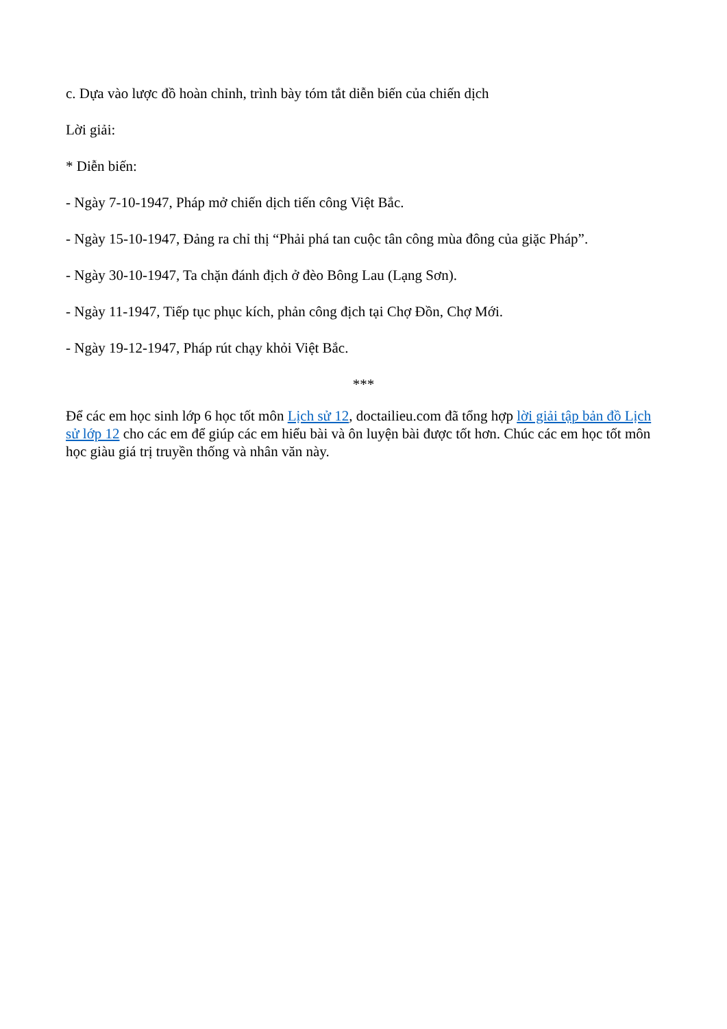c. Dựa vào lược đồ hoàn chỉnh, trình bày tóm tắt diễn biến của chiến dịch
Lời giải:
* Diễn biến:
- Ngày 7-10-1947, Pháp mở chiến dịch tiến công Việt Bắc.
- Ngày 15-10-1947, Đảng ra chỉ thị “Phải phá tan cuộc tân công mùa đông của giặc Pháp”.
- Ngày 30-10-1947, Ta chặn đánh địch ở đèo Bông Lau (Lạng Sơn).
- Ngày 11-1947, Tiếp tục phục kích, phản công địch tại Chợ Đồn, Chợ Mới.
- Ngày 19-12-1947, Pháp rút chạy khỏi Việt Bắc.
***
Để các em học sinh lớp 6 học tốt môn Lịch sử 12, doctailieu.com đã tổng hợp lời giải tập bản đồ Lịch sử lớp 12 cho các em để giúp các em hiểu bài và ôn luyện bài được tốt hơn. Chúc các em học tốt môn học giàu giá trị truyền thống và nhân văn này.